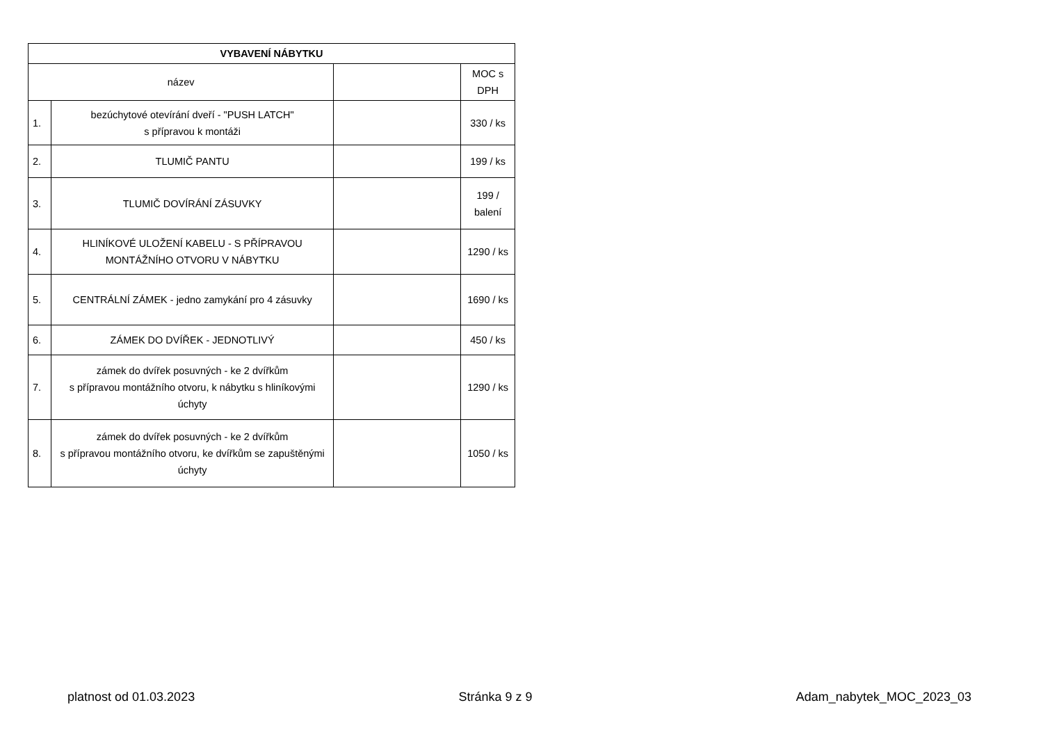| VYBAVENÍ NÁBYTKU | | | |
| --- | --- | --- | --- |
| název | | | MOC s DPH |
| 1. | bezúchytové otevírání dveří - "PUSH LATCH" s přípravou k montáži | | 330 / ks |
| 2. | TLUMIČ PANTU | | 199 / ks |
| 3. | TLUMIČ DOVÍRÁNÍ ZÁSUVKY | | 199 / balení |
| 4. | HLINÍKOVÉ ULOŽENÍ KABELU - S PŘÍPRAVOU MONTÁŽNÍHO OTVORU V NÁBYTKU | | 1290 / ks |
| 5. | CENTRÁLNÍ ZÁMEK - jedno zamykání pro 4 zásuvky | | 1690 / ks |
| 6. | ZÁMEK DO DVÍŘEK - JEDNOTLIVÝ | | 450 / ks |
| 7. | zámek do dvířek posuvných - ke 2 dvířkům s přípravou montážního otvoru, k nábytku s hliníkovými úchyty | | 1290 / ks |
| 8. | zámek do dvířek posuvných - ke 2 dvířkům s přípravou montážního otvoru, ke dvířkům se zapuštěnými úchyty | | 1050 / ks |
platnost od 01.03.2023 Stránka 9 z 9 Adam_nabytek_MOC_2023_03